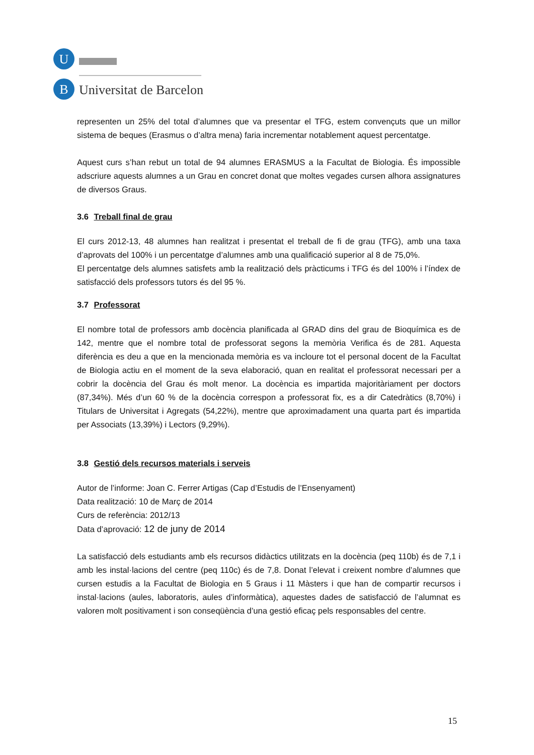U
B
Universitat de Barcelona
representen un 25% del total d’alumnes que va presentar el TFG, estem convençuts que un millor sistema de beques (Erasmus o d’altra mena) faria incrementar notablement aquest percentatge.
Aquest curs s’han rebut un total de 94 alumnes ERASMUS a la Facultat de Biologia. És impossible adscriure aquests alumnes a un Grau en concret donat que moltes vegades cursen alhora assignatures de diversos Graus.
3.6 Treball final de grau
El curs 2012-13, 48 alumnes han realitzat i presentat el treball de fi de grau (TFG), amb una taxa d’aprovats del 100% i un percentatge d’alumnes amb una qualificació superior al 8 de 75,0%.
El percentatge dels alumnes satisfets amb la realització dels pràcticums i TFG és del 100% i l’índex de satisfacció dels professors tutors és del 95 %.
3.7 Professorat
El nombre total de professors amb docència planificada al GRAD dins del grau de Bioquímica es de 142, mentre que el nombre total de professorat segons la memòria Verifica és de 281. Aquesta diferència es deu a que en la mencionada memòria es va incloure tot el personal docent de la Facultat de Biologia actiu en el moment de la seva elaboració, quan en realitat el professorat necessari per a cobrir la docència del Grau és molt menor. La docència es impartida majoritàriament per doctors (87,34%). Més d’un 60 % de la docència correspon a professorat fix, es a dir Catedràtics (8,70%) i Titulars de Universitat i Agregats (54,22%), mentre que aproximadament una quarta part és impartida per Associats (13,39%) i Lectors (9,29%).
3.8 Gestió dels recursos materials i serveis
Autor de l’informe: Joan C. Ferrer Artigas (Cap d’Estudis de l’Ensenyament)
Data realització: 10 de Març de 2014
Curs de referència: 2012/13
Data d’aprovació: 12 de juny de 2014
La satisfacció dels estudiants amb els recursos didàctics utilitzats en la docència (peq 110b) és de 7,1 i amb les instal·lacions del centre (peq 110c) és de 7,8. Donat l’elevat i creixent nombre d’alumnes que cursen estudis a la Facultat de Biologia en 5 Graus i 11 Màsters i que han de compartir recursos i instal·lacions (aules, laboratoris, aules d’informàtica), aquestes dades de satisfacció de l’alumnat es valoren molt positivament i son conseqüència d’una gestió eficaç pels responsables del centre.
15